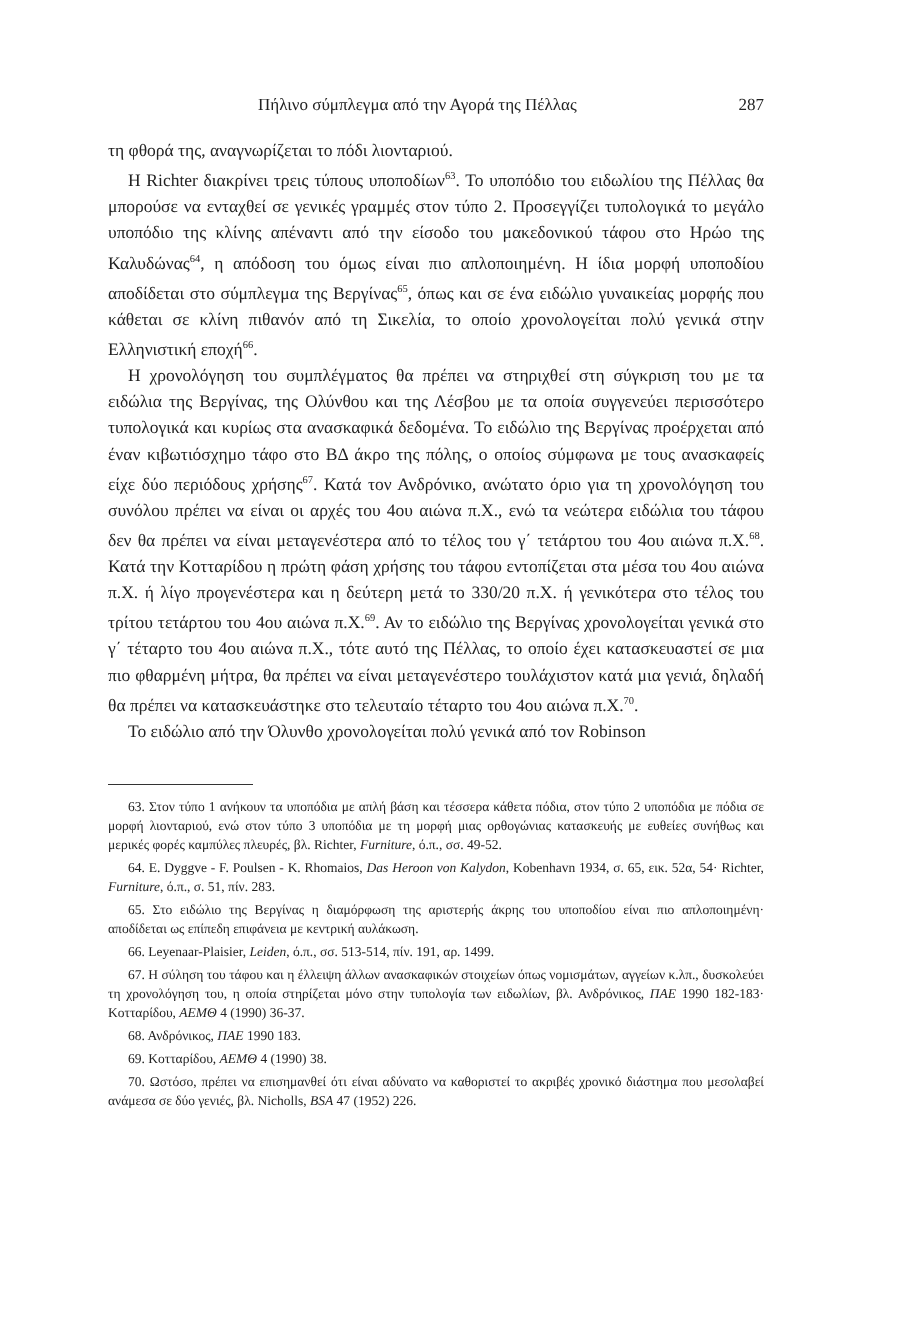Πήλινο σύμπλεγμα από την Αγορά της Πέλλας 287
τη φθορά της, αναγνωρίζεται το πόδι λιονταριού.
Η Richter διακρίνει τρεις τύπους υποποδίων<sup>63</sup>. Το υποπόδιο του ειδωλίου της Πέλλας θα μπορούσε να ενταχθεί σε γενικές γραμμές στον τύπο 2. Προσεγγίζει τυπολογικά το μεγάλο υποπόδιο της κλίνης απέναντι από την είσοδο του μακεδονικού τάφου στο Ηρώο της Καλυδώνας<sup>64</sup>, η απόδοση του όμως είναι πιο απλοποιημένη. Η ίδια μορφή υποποδίου αποδίδεται στο σύμπλεγμα της Βεργίνας<sup>65</sup>, όπως και σε ένα ειδώλιο γυναικείας μορφής που κάθεται σε κλίνη πιθανόν από τη Σικελία, το οποίο χρονολογείται πολύ γενικά στην Ελληνιστική εποχή<sup>66</sup>.
Η χρονολόγηση του συμπλέγματος θα πρέπει να στηριχθεί στη σύγκριση του με τα ειδώλια της Βεργίνας, της Ολύνθου και της Λέσβου με τα οποία συγγενεύει περισσότερο τυπολογικά και κυρίως στα ανασκαφικά δεδομένα. Το ειδώλιο της Βεργίνας προέρχεται από έναν κιβωτιόσχημο τάφο στο ΒΔ άκρο της πόλης, ο οποίος σύμφωνα με τους ανασκαφείς είχε δύο περιόδους χρήσης<sup>67</sup>. Κατά τον Ανδρόνικο, ανώτατο όριο για τη χρονολόγηση του συνόλου πρέπει να είναι οι αρχές του 4ου αιώνα π.Χ., ενώ τα νεώτερα ειδώλια του τάφου δεν θα πρέπει να είναι μεταγενέστερα από το τέλος του γ΄ τετάρτου του 4ου αιώνα π.Χ.<sup>68</sup>. Κατά την Κοτταρίδου η πρώτη φάση χρήσης του τάφου εντοπίζεται στα μέσα του 4ου αιώνα π.Χ. ή λίγο προγενέστερα και η δεύτερη μετά το 330/20 π.Χ. ή γενικότερα στο τέλος του τρίτου τετάρτου του 4ου αιώνα π.Χ.<sup>69</sup>. Αν το ειδώλιο της Βεργίνας χρονολογείται γενικά στο γ΄ τέταρτο του 4ου αιώνα π.Χ., τότε αυτό της Πέλλας, το οποίο έχει κατασκευαστεί σε μια πιο φθαρμένη μήτρα, θα πρέπει να είναι μεταγενέστερο τουλάχιστον κατά μια γενιά, δηλαδή θα πρέπει να κατασκευάστηκε στο τελευταίο τέταρτο του 4ου αιώνα π.Χ.<sup>70</sup>.
Το ειδώλιο από την Όλυνθο χρονολογείται πολύ γενικά από τον Robinson
63. Στον τύπο 1 ανήκουν τα υποπόδια με απλή βάση και τέσσερα κάθετα πόδια, στον τύπο 2 υποπόδια με πόδια σε μορφή λιονταριού, ενώ στον τύπο 3 υποπόδια με τη μορφή μιας ορθογώνιας κατασκευής με ευθείες συνήθως και μερικές φορές καμπύλες πλευρές, βλ. Richter, Furniture, ό.π., σσ. 49-52.
64. E. Dyggve - F. Poulsen - K. Rhomaios, Das Heroon von Kalydon, Kobenhavn 1934, σ. 65, εικ. 52α, 54· Richter, Furniture, ό.π., σ. 51, πίν. 283.
65. Στο ειδώλιο της Βεργίνας η διαμόρφωση της αριστερής άκρης του υποποδίου είναι πιο απλοποιημένη· αποδίδεται ως επίπεδη επιφάνεια με κεντρική αυλάκωση.
66. Leyenaar-Plaisier, Leiden, ό.π., σσ. 513-514, πίν. 191, αρ. 1499.
67. Η σύληση του τάφου και η έλλειψη άλλων ανασκαφικών στοιχείων όπως νομισμάτων, αγγείων κ.λπ., δυσκολεύει τη χρονολόγηση του, η οποία στηρίζεται μόνο στην τυπολογία των ειδωλίων, βλ. Ανδρόνικος, ΠΑΕ 1990 182-183· Κοτταρίδου, ΑΕΜΘ 4 (1990) 36-37.
68. Ανδρόνικος, ΠΑΕ 1990 183.
69. Κοτταρίδου, ΑΕΜΘ 4 (1990) 38.
70. Ωστόσο, πρέπει να επισημανθεί ότι είναι αδύνατο να καθοριστεί το ακριβές χρονικό διάστημα που μεσολαβεί ανάμεσα σε δύο γενιές, βλ. Nicholls, BSA 47 (1952) 226.